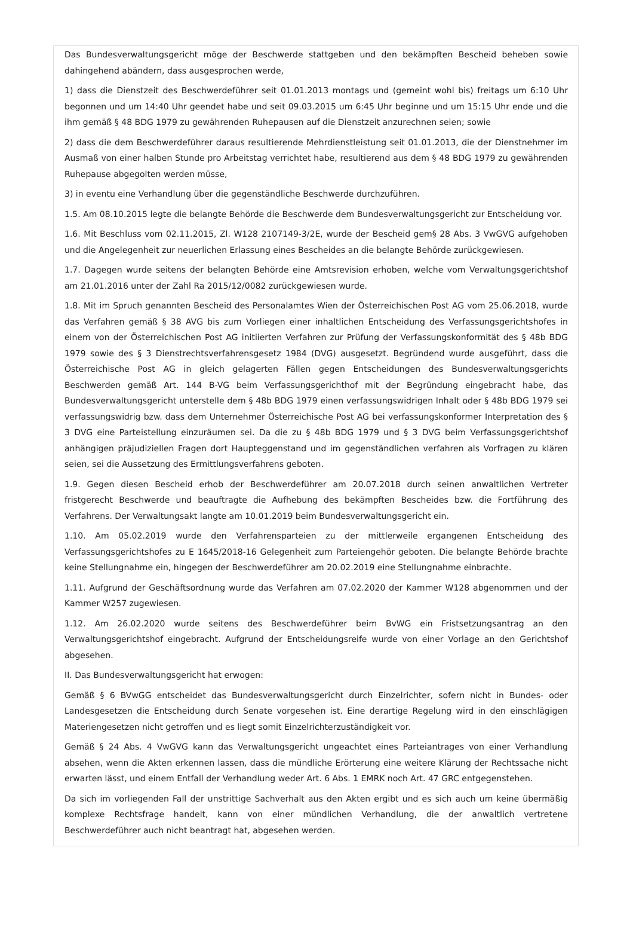Das Bundesverwaltungsgericht möge der Beschwerde stattgeben und den bekämpften Bescheid beheben sowie dahingehend abändern, dass ausgesprochen werde,
1) dass die Dienstzeit des Beschwerdeführer seit 01.01.2013 montags und (gemeint wohl bis) freitags um 6:10 Uhr begonnen und um 14:40 Uhr geendet habe und seit 09.03.2015 um 6:45 Uhr beginne und um 15:15 Uhr ende und die ihm gemäß § 48 BDG 1979 zu gewährenden Ruhepausen auf die Dienstzeit anzurechnen seien; sowie
2) dass die dem Beschwerdeführer daraus resultierende Mehrdienstleistung seit 01.01.2013, die der Dienstnehmer im Ausmaß von einer halben Stunde pro Arbeitstag verrichtet habe, resultierend aus dem § 48 BDG 1979 zu gewährenden Ruhepause abgegolten werden müsse,
3) in eventu eine Verhandlung über die gegenständliche Beschwerde durchzuführen.
1.5. Am 08.10.2015 legte die belangte Behörde die Beschwerde dem Bundesverwaltungsgericht zur Entscheidung vor.
1.6. Mit Beschluss vom 02.11.2015, Zl. W128 2107149-3/2E, wurde der Bescheid gem§ 28 Abs. 3 VwGVG aufgehoben und die Angelegenheit zur neuerlichen Erlassung eines Bescheides an die belangte Behörde zurückgewiesen.
1.7. Dagegen wurde seitens der belangten Behörde eine Amtsrevision erhoben, welche vom Verwaltungsgerichtshof am 21.01.2016 unter der Zahl Ra 2015/12/0082 zurückgewiesen wurde.
1.8. Mit im Spruch genannten Bescheid des Personalamtes Wien der Österreichischen Post AG vom 25.06.2018, wurde das Verfahren gemäß § 38 AVG bis zum Vorliegen einer inhaltlichen Entscheidung des Verfassungsgerichtshofes in einem von der Österreichischen Post AG initiierten Verfahren zur Prüfung der Verfassungskonformität des § 48b BDG 1979 sowie des § 3 Dienstrechtsverfahrensgesetz 1984 (DVG) ausgesetzt. Begründend wurde ausgeführt, dass die Österreichische Post AG in gleich gelagerten Fällen gegen Entscheidungen des Bundesverwaltungsgerichts Beschwerden gemäß Art. 144 B-VG beim Verfassungsgerichthof mit der Begründung eingebracht habe, das Bundesverwaltungsgericht unterstelle dem § 48b BDG 1979 einen verfassungswidrigen Inhalt oder § 48b BDG 1979 sei verfassungswidrig bzw. dass dem Unternehmer Österreichische Post AG bei verfassungskonformer Interpretation des § 3 DVG eine Parteistellung einzuräumen sei. Da die zu § 48b BDG 1979 und § 3 DVG beim Verfassungsgerichtshof anhängigen präjudiziellen Fragen dort Haupteggenstand und im gegenständlichen verfahren als Vorfragen zu klären seien, sei die Aussetzung des Ermittlungsverfahrens geboten.
1.9. Gegen diesen Bescheid erhob der Beschwerdeführer am 20.07.2018 durch seinen anwaltlichen Vertreter fristgerecht Beschwerde und beauftragte die Aufhebung des bekämpften Bescheides bzw. die Fortführung des Verfahrens. Der Verwaltungsakt langte am 10.01.2019 beim Bundesverwaltungsgericht ein.
1.10. Am 05.02.2019 wurde den Verfahrensparteien zu der mittlerweile ergangenen Entscheidung des Verfassungsgerichtshofes zu E 1645/2018-16 Gelegenheit zum Parteiengehör geboten. Die belangte Behörde brachte keine Stellungnahme ein, hingegen der Beschwerdeführer am 20.02.2019 eine Stellungnahme einbrachte.
1.11. Aufgrund der Geschäftsordnung wurde das Verfahren am 07.02.2020 der Kammer W128 abgenommen und der Kammer W257 zugewiesen.
1.12. Am 26.02.2020 wurde seitens des Beschwerdeführer beim BvWG ein Fristsetzungsantrag an den Verwaltungsgerichtshof eingebracht. Aufgrund der Entscheidungsreife wurde von einer Vorlage an den Gerichtshof abgesehen.
II. Das Bundesverwaltungsgericht hat erwogen:
Gemäß § 6 BVwGG entscheidet das Bundesverwaltungsgericht durch Einzelrichter, sofern nicht in Bundes- oder Landesgesetzen die Entscheidung durch Senate vorgesehen ist. Eine derartige Regelung wird in den einschlägigen Materiengesetzen nicht getroffen und es liegt somit Einzelrichterzuständigkeit vor.
Gemäß § 24 Abs. 4 VwGVG kann das Verwaltungsgericht ungeachtet eines Parteiantrages von einer Verhandlung absehen, wenn die Akten erkennen lassen, dass die mündliche Erörterung eine weitere Klärung der Rechtssache nicht erwarten lässt, und einem Entfall der Verhandlung weder Art. 6 Abs. 1 EMRK noch Art. 47 GRC entgegenstehen.
Da sich im vorliegenden Fall der unstrittige Sachverhalt aus den Akten ergibt und es sich auch um keine übermäßig komplexe Rechtsfrage handelt, kann von einer mündlichen Verhandlung, die der anwaltlich vertretene Beschwerdeführer auch nicht beantragt hat, abgesehen werden.